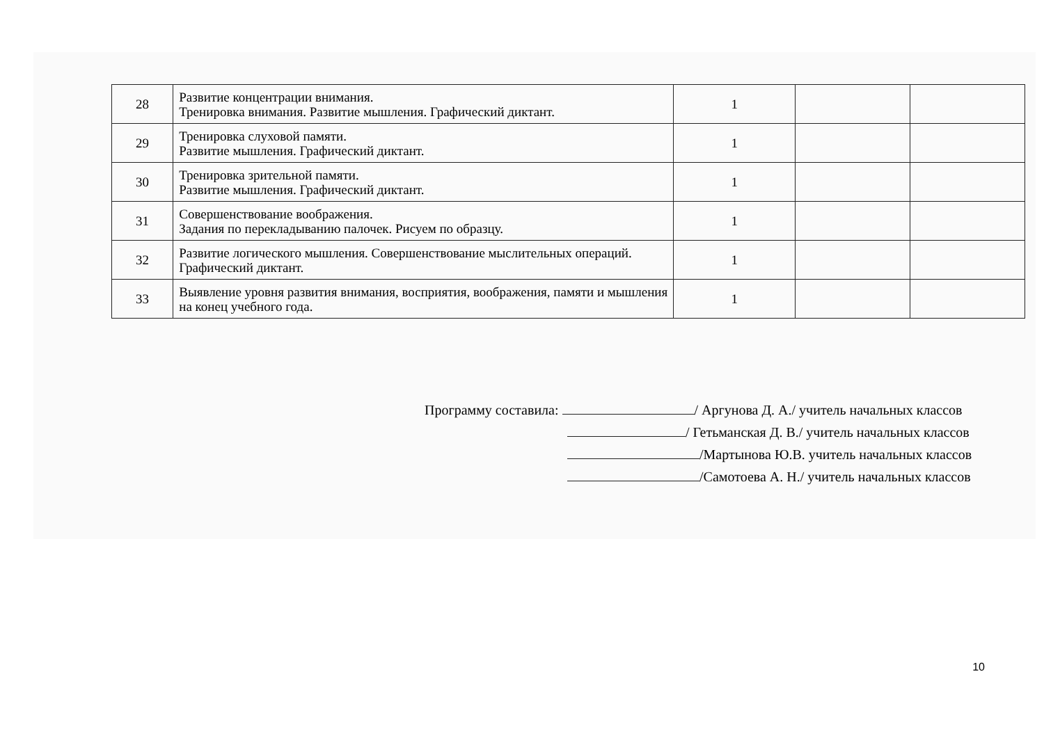| 28 | Развитие концентрации внимания. Тренировка внимания. Развитие мышления. Графический диктант. | 1 | | |
| 29 | Тренировка слуховой памяти. Развитие мышления. Графический диктант. | 1 | | |
| 30 | Тренировка зрительной памяти. Развитие мышления. Графический диктант. | 1 | | |
| 31 | Совершенствование воображения. Задания по перекладыванию палочек. Рисуем по образцу. | 1 | | |
| 32 | Развитие логического мышления. Совершенствование мыслительных операций. Графический диктант. | 1 | | |
| 33 | Выявление уровня развития внимания, восприятия, воображения, памяти и мышления на конец учебного года. | 1 | | |
Программу составила: / Аргунова Д. А./ учитель начальных классов
/ Гетьманская Д. В./ учитель начальных классов
/Мартынова Ю.В. учитель начальных классов
/Самотоева А. Н./ учитель начальных классов
10